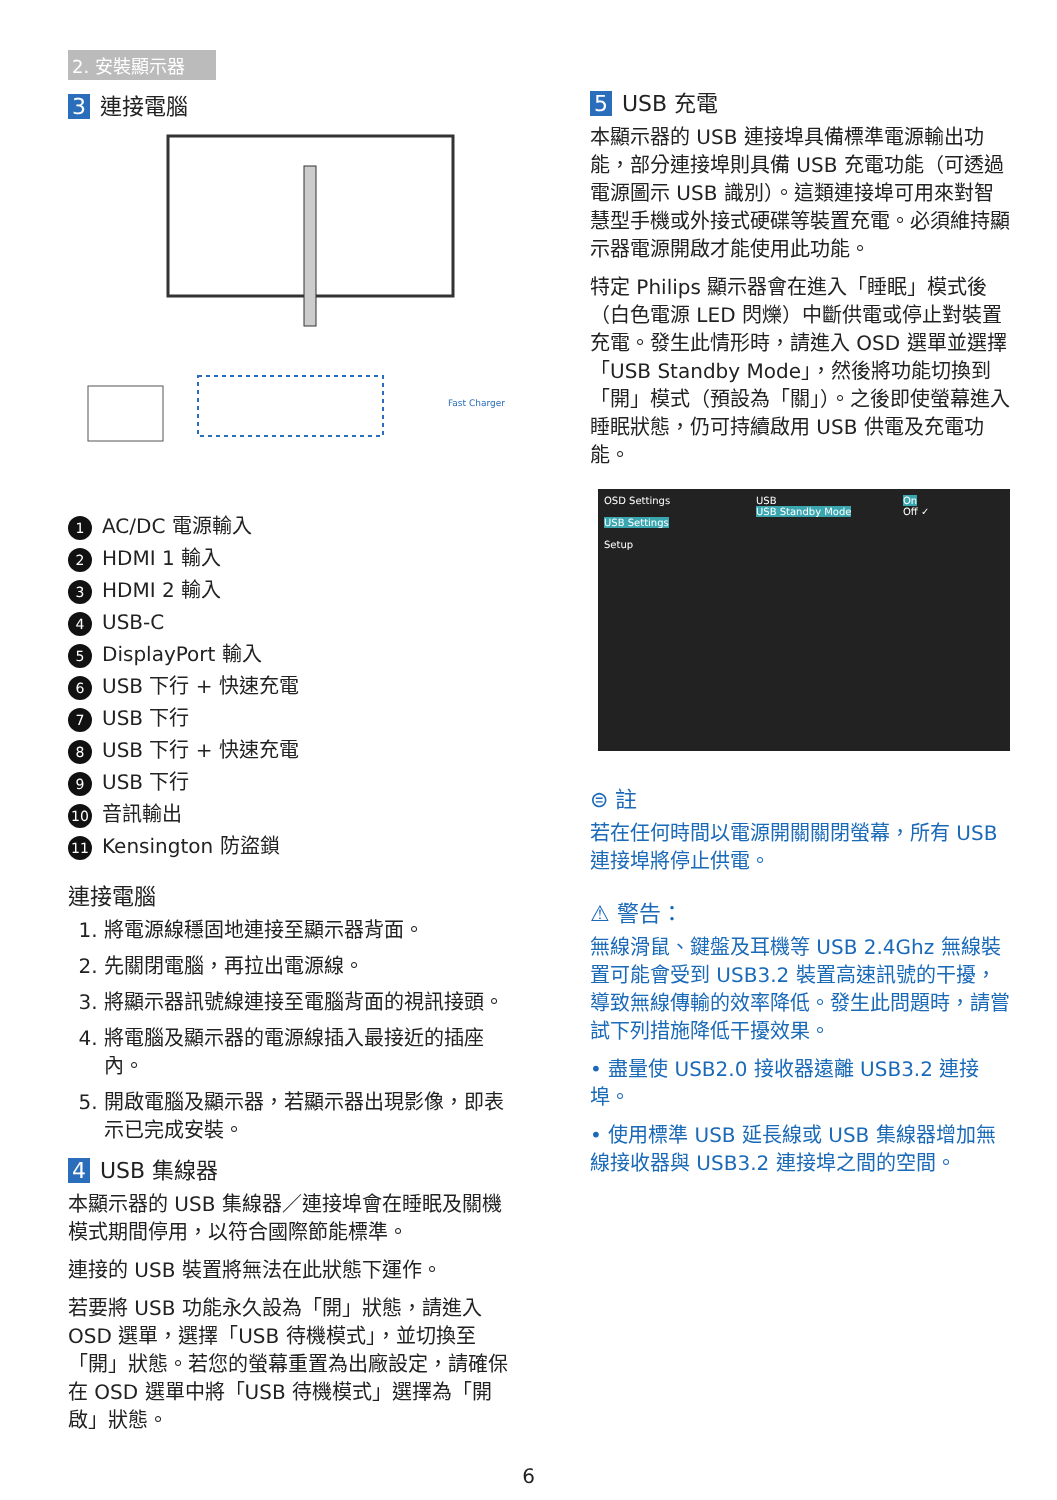2. 安裝顯示器
3 連接電腦
Fast Charger
1 AC/DC 電源輸入
2 HDMI 1 輸入
3 HDMI 2 輸入
4 USB-C
5 DisplayPort 輸入
6 USB 下行 + 快速充電
7 USB 下行
8 USB 下行 + 快速充電
9 USB 下行
10 音訊輸出
11 Kensington 防盜鎖
連接電腦
1. 將電源線穩固地連接至顯示器背面。
2. 先關閉電腦，再拉出電源線。
3. 將顯示器訊號線連接至電腦背面的視訊接頭。
4. 將電腦及顯示器的電源線插入最接近的插座內。
5. 開啟電腦及顯示器，若顯示器出現影像，即表示已完成安裝。
4 USB 集線器
本顯示器的 USB 集線器／連接埠會在睡眠及關機模式期間停用，以符合國際節能標準。
連接的 USB 裝置將無法在此狀態下運作。
若要將 USB 功能永久設為「開」狀態，請進入 OSD 選單，選擇「USB 待機模式」，並切換至「開」狀態。若您的螢幕重置為出廠設定，請確保在 OSD 選單中將「USB 待機模式」選擇為「開啟」狀態。
5 USB 充電
本顯示器的 USB 連接埠具備標準電源輸出功能，部分連接埠則具備 USB 充電功能（可透過電源圖示 USB 識別）。這類連接埠可用來對智慧型手機或外接式硬碟等裝置充電。必須維持顯示器電源開啟才能使用此功能。
特定 Philips 顯示器會在進入「睡眠」模式後（白色電源 LED 閃爍）中斷供電或停止對裝置充電。發生此情形時，請進入 OSD 選單並選擇「USB Standby Mode」，然後將功能切換到「開」模式（預設為「關」）。之後即使螢幕進入睡眠狀態，仍可持續啟用 USB 供電及充電功能。
OSD Settings
USB Settings
Setup
USB
USB Standby Mode
On
Off ✓
⊜ 註
若在任何時間以電源開關關閉螢幕，所有 USB 連接埠將停止供電。
⚠ 警告：
無線滑鼠、鍵盤及耳機等 USB 2.4Ghz 無線裝置可能會受到 USB3.2 裝置高速訊號的干擾，導致無線傳輸的效率降低。發生此問題時，請嘗試下列措施降低干擾效果。
• 盡量使 USB2.0 接收器遠離 USB3.2 連接埠。
• 使用標準 USB 延長線或 USB 集線器增加無線接收器與 USB3.2 連接埠之間的空間。
6